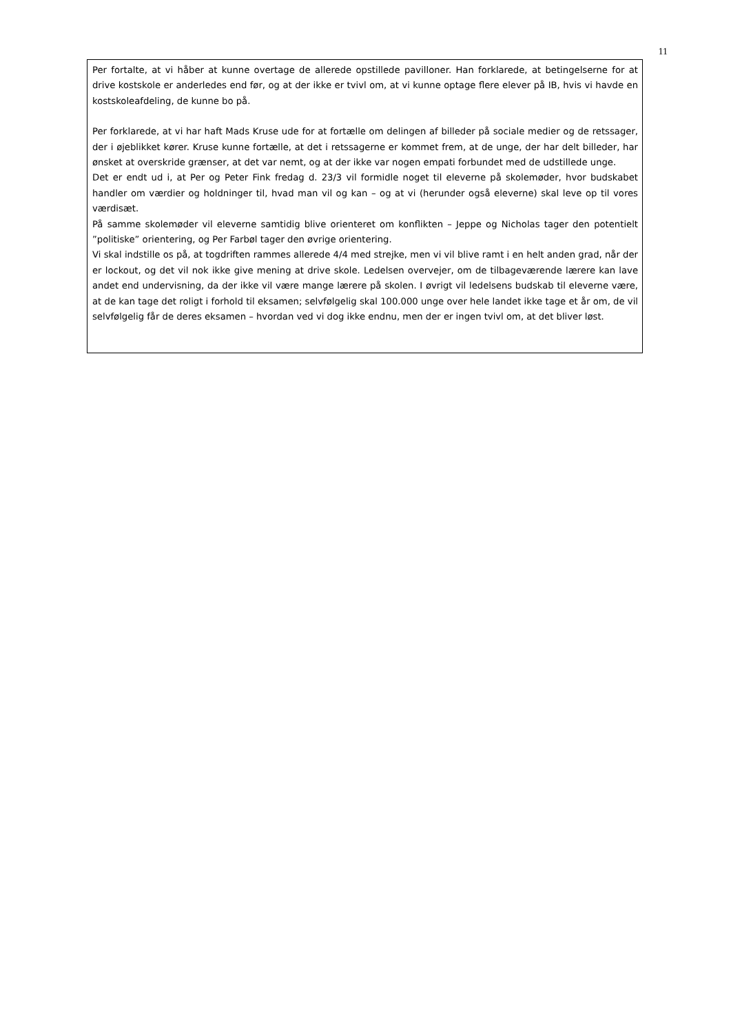11
Per fortalte, at vi håber at kunne overtage de allerede opstillede pavilloner. Han forklarede, at betingelserne for at drive kostskole er anderledes end før, og at der ikke er tvivl om, at vi kunne optage flere elever på IB, hvis vi havde en kostskoleafdeling, de kunne bo på.
Per forklarede, at vi har haft Mads Kruse ude for at fortælle om delingen af billeder på sociale medier og de retssager, der i øjeblikket kører. Kruse kunne fortælle, at det i retssagerne er kommet frem, at de unge, der har delt billeder, har ønsket at overskride grænser, at det var nemt, og at der ikke var nogen empati forbundet med de udstillede unge.
Det er endt ud i, at Per og Peter Fink fredag d. 23/3 vil formidle noget til eleverne på skolemøder, hvor budskabet handler om værdier og holdninger til, hvad man vil og kan – og at vi (herunder også eleverne) skal leve op til vores værdisæt.
På samme skolemøder vil eleverne samtidig blive orienteret om konflikten – Jeppe og Nicholas tager den potentielt ”politiske” orientering, og Per Farbøl tager den øvrige orientering.
Vi skal indstille os på, at togdriften rammes allerede 4/4 med strejke, men vi vil blive ramt i en helt anden grad, når der er lockout, og det vil nok ikke give mening at drive skole. Ledelsen overvejer, om de tilbageværende lærere kan lave andet end undervisning, da der ikke vil være mange lærere på skolen. I øvrigt vil ledelsens budskab til eleverne være, at de kan tage det roligt i forhold til eksamen; selvfølgelig skal 100.000 unge over hele landet ikke tage et år om, de vil selvfølgelig får de deres eksamen – hvordan ved vi dog ikke endnu, men der er ingen tvivl om, at det bliver løst.